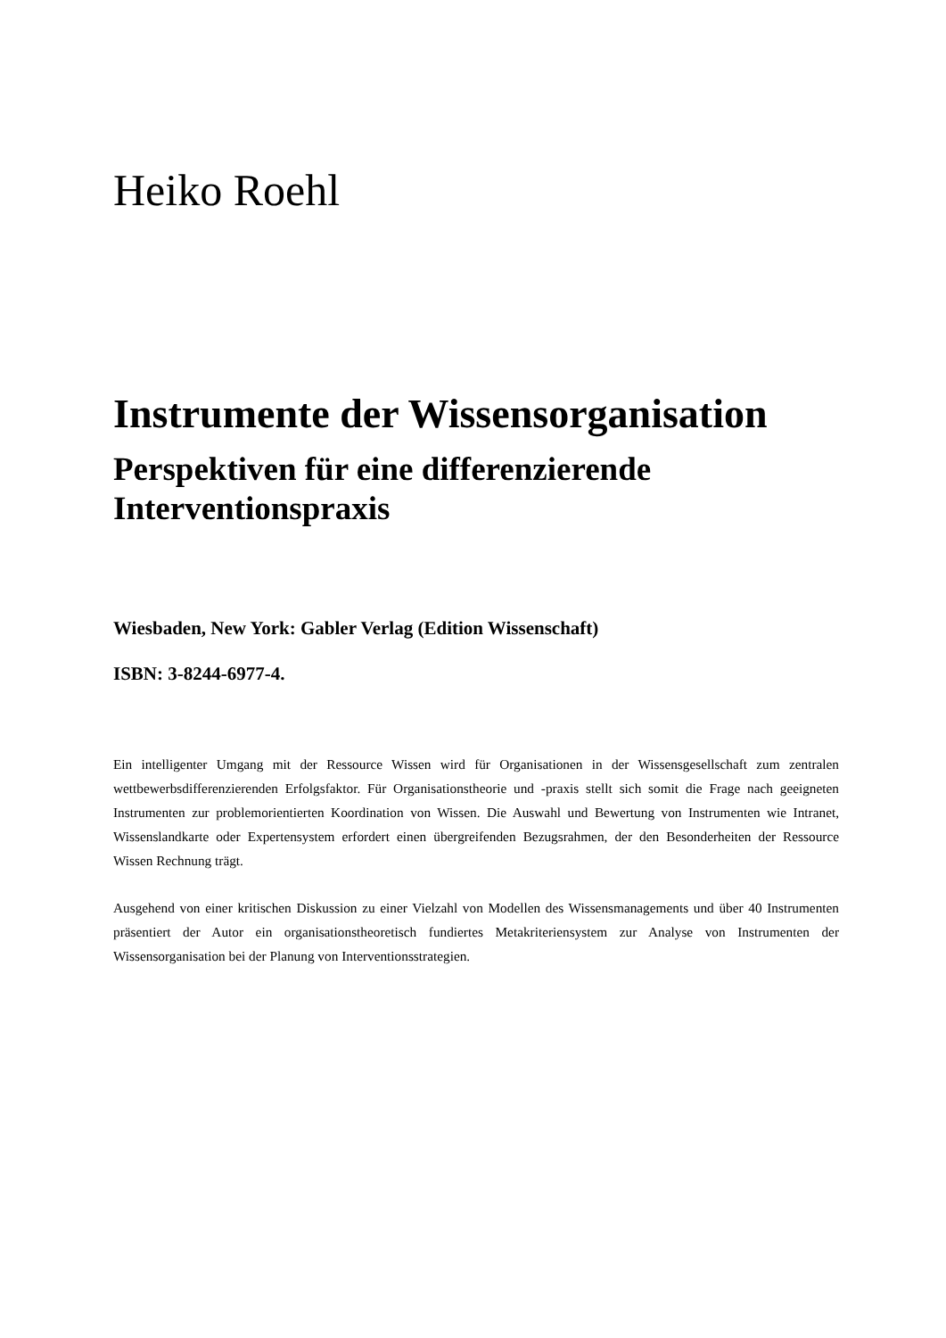Heiko Roehl
Instrumente der Wissensorganisation
Perspektiven für eine differenzierende Interventionspraxis
Wiesbaden, New York: Gabler Verlag (Edition Wissenschaft)
ISBN: 3-8244-6977-4.
Ein intelligenter Umgang mit der Ressource Wissen wird für Organisationen in der Wissensgesellschaft zum zentralen wettbewerbsdifferenzierenden Erfolgsfaktor. Für Organisationstheorie und -praxis stellt sich somit die Frage nach geeigneten Instrumenten zur problemorientierten Koordination von Wissen. Die Auswahl und Bewertung von Instrumenten wie Intranet, Wissenslandkarte oder Expertensystem erfordert einen übergreifenden Bezugsrahmen, der den Besonderheiten der Ressource Wissen Rechnung trägt.
Ausgehend von einer kritischen Diskussion zu einer Vielzahl von Modellen des Wissensmanagements und über 40 Instrumenten präsentiert der Autor ein organisationstheoretisch fundiertes Metakriteriensystem zur Analyse von Instrumenten der Wissensorganisation bei der Planung von Interventionsstrategien.